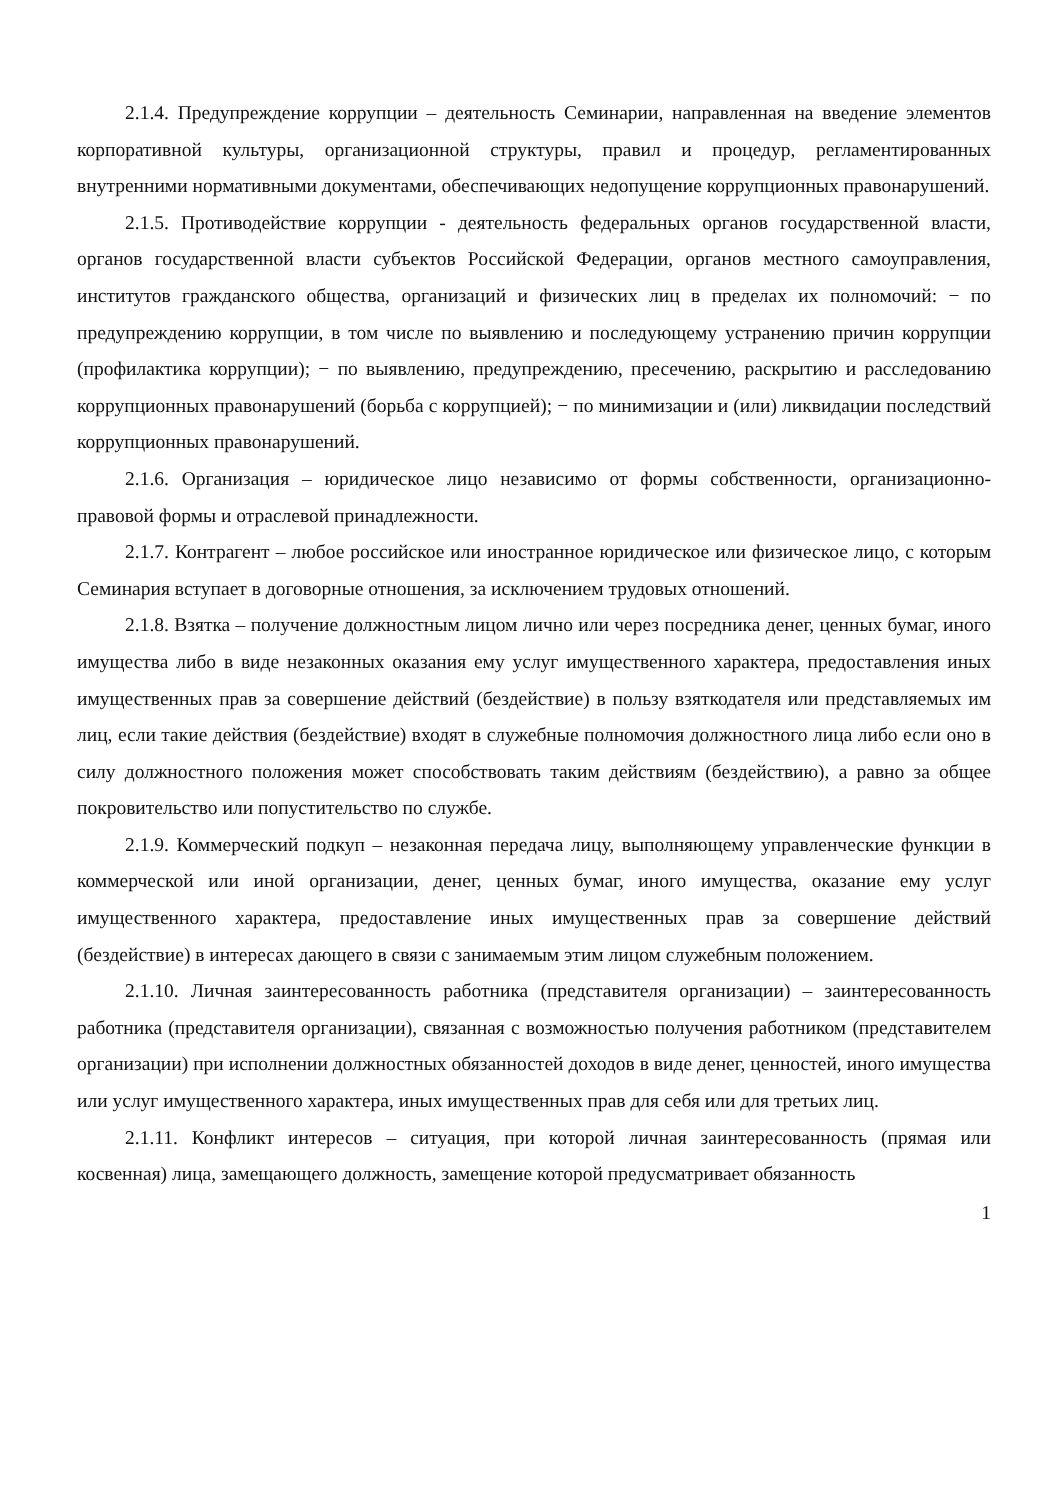2.1.4. Предупреждение коррупции – деятельность Семинарии, направленная на введение элементов корпоративной культуры, организационной структуры, правил и процедур, регламентированных внутренними нормативными документами, обеспечивающих недопущение коррупционных правонарушений.
2.1.5. Противодействие коррупции - деятельность федеральных органов государственной власти, органов государственной власти субъектов Российской Федерации, органов местного самоуправления, институтов гражданского общества, организаций и физических лиц в пределах их полномочий: − по предупреждению коррупции, в том числе по выявлению и последующему устранению причин коррупции (профилактика коррупции); − по выявлению, предупреждению, пресечению, раскрытию и расследованию коррупционных правонарушений (борьба с коррупцией); − по минимизации и (или) ликвидации последствий коррупционных правонарушений.
2.1.6. Организация – юридическое лицо независимо от формы собственности, организационно-правовой формы и отраслевой принадлежности.
2.1.7. Контрагент – любое российское или иностранное юридическое или физическое лицо, с которым Семинария вступает в договорные отношения, за исключением трудовых отношений.
2.1.8. Взятка – получение должностным лицом лично или через посредника денег, ценных бумаг, иного имущества либо в виде незаконных оказания ему услуг имущественного характера, предоставления иных имущественных прав за совершение действий (бездействие) в пользу взяткодателя или представляемых им лиц, если такие действия (бездействие) входят в служебные полномочия должностного лица либо если оно в силу должностного положения может способствовать таким действиям (бездействию), а равно за общее покровительство или попустительство по службе.
2.1.9. Коммерческий подкуп – незаконная передача лицу, выполняющему управленческие функции в коммерческой или иной организации, денег, ценных бумаг, иного имущества, оказание ему услуг имущественного характера, предоставление иных имущественных прав за совершение действий (бездействие) в интересах дающего в связи с занимаемым этим лицом служебным положением.
2.1.10. Личная заинтересованность работника (представителя организации) – заинтересованность работника (представителя организации), связанная с возможностью получения работником (представителем организации) при исполнении должностных обязанностей доходов в виде денег, ценностей, иного имущества или услуг имущественного характера, иных имущественных прав для себя или для третьих лиц.
2.1.11. Конфликт интересов – ситуация, при которой личная заинтересованность (прямая или косвенная) лица, замещающего должность, замещение которой предусматривает обязанность
1